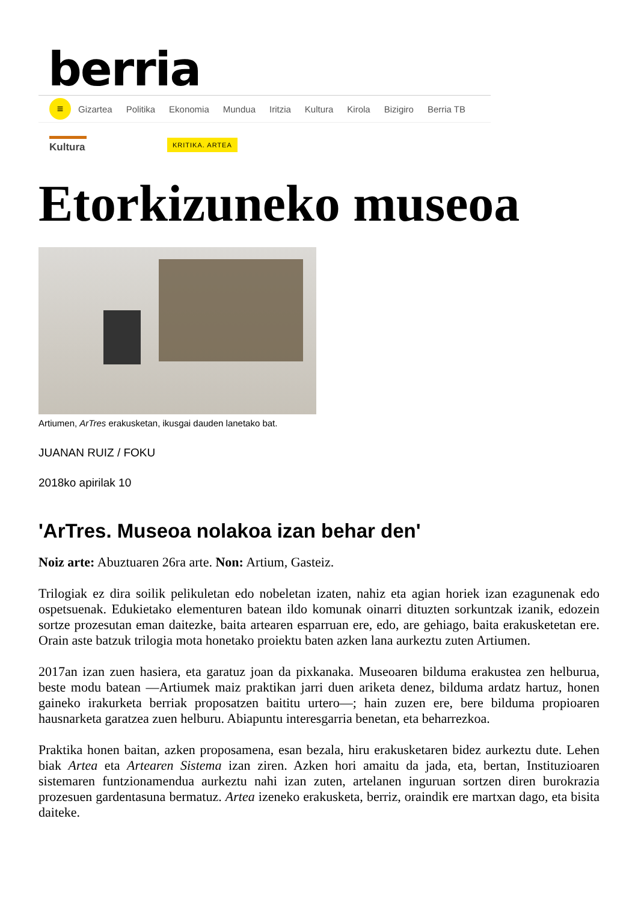berria
≡
Gizartea Politika Ekonomia Mundua Iritzia Kultura Kirola Bizigiro Berria TB
Kultura
KRITIKA. ARTEA
Etorkizuneko museoa
Artiumen, ArTres erakusketan, ikusgai dauden lanetako bat.
JUANAN RUIZ / FOKU
2018ko apirilak 10
'ArTres. Museoa nolakoa izan behar den'
Noiz arte: Abuztuaren 26ra arte. Non: Artium, Gasteiz.
Trilogiak ez dira soilik pelikuletan edo nobeletan izaten, nahiz eta agian horiek izan ezagunenak edo ospetsuenak. Edukietako elementuren batean ildo komunak oinarri dituzten sorkuntzak izanik, edozein sortze prozesutan eman daitezke, baita artearen esparruan ere, edo, are gehiago, baita erakusketetan ere. Orain aste batzuk trilogia mota honetako proiektu baten azken lana aurkeztu zuten Artiumen.
2017an izan zuen hasiera, eta garatuz joan da pixkanaka. Museoaren bilduma erakustea zen helburua, beste modu batean —Artiumek maiz praktikan jarri duen ariketa denez, bilduma ardatz hartuz, honen gaineko irakurketa berriak proposatzen baititu urtero—; hain zuzen ere, bere bilduma propioaren hausnarketa garatzea zuen helburu. Abiapuntu interesgarria benetan, eta beharrezkoa.
Praktika honen baitan, azken proposamena, esan bezala, hiru erakusketaren bidez aurkeztu dute. Lehen biak Artea eta Artearen Sistema izan ziren. Azken hori amaitu da jada, eta, bertan, Instituzioaren sistemaren funtzionamendua aurkeztu nahi izan zuten, artelanen inguruan sortzen diren burokrazia prozesuen gardentasuna bermatuz. Artea izeneko erakusketa, berriz, oraindik ere martxan dago, eta bisita daiteke.